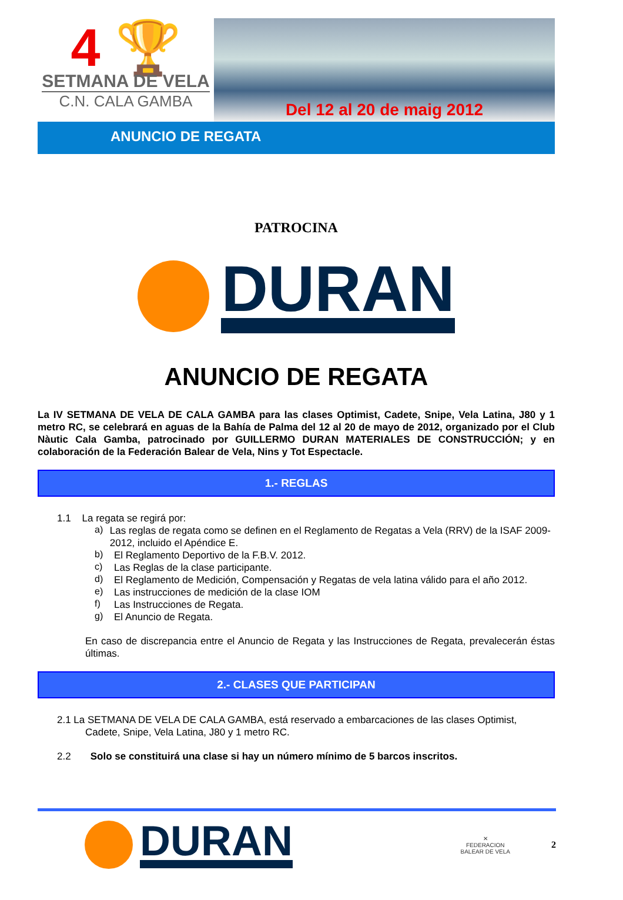4 🏆
SETMANA DE VELA
C.N. CALA GAMBA
Del 12 al 20 de maig 2012
ANUNCIO DE REGATA
PATROCINA
DURAN
ANUNCIO DE REGATA
La IV SETMANA DE VELA DE CALA GAMBA para las clases Optimist, Cadete, Snipe, Vela Latina, J80 y 1 metro RC, se celebrará en aguas de la Bahía de Palma del 12 al 20 de mayo de 2012, organizado por el Club Nàutic Cala Gamba, patrocinado por GUILLERMO DURAN MATERIALES DE CONSTRUCCIÓN; y en colaboración de la Federación Balear de Vela, Nins y Tot Espectacle.
1.- REGLAS
1.1 La regata se regirá por:
a)
Las reglas de regata como se definen en el Reglamento de Regatas a Vela (RRV) de la ISAF 2009-2012, incluido el Apéndice E.
b)
El Reglamento Deportivo de la F.B.V. 2012.
c)
Las Reglas de la clase participante.
d)
El Reglamento de Medición, Compensación y Regatas de vela latina válido para el año 2012.
e)
Las instrucciones de medición de la clase IOM
f)
Las Instrucciones de Regata.
g)
El Anuncio de Regata.
En caso de discrepancia entre el Anuncio de Regata y las Instrucciones de Regata, prevalecerán éstas últimas.
2.- CLASES QUE PARTICIPAN
2.1 La SETMANA DE VELA DE CALA GAMBA, está reservado a embarcaciones de las clases Optimist,
Cadete, Snipe, Vela Latina, J80 y 1 metro RC.
2.2 Solo se constituirá una clase si hay un número mínimo de 5 barcos inscritos.
DURAN
✕
FEDERACION
BALEAR DE VELA
2